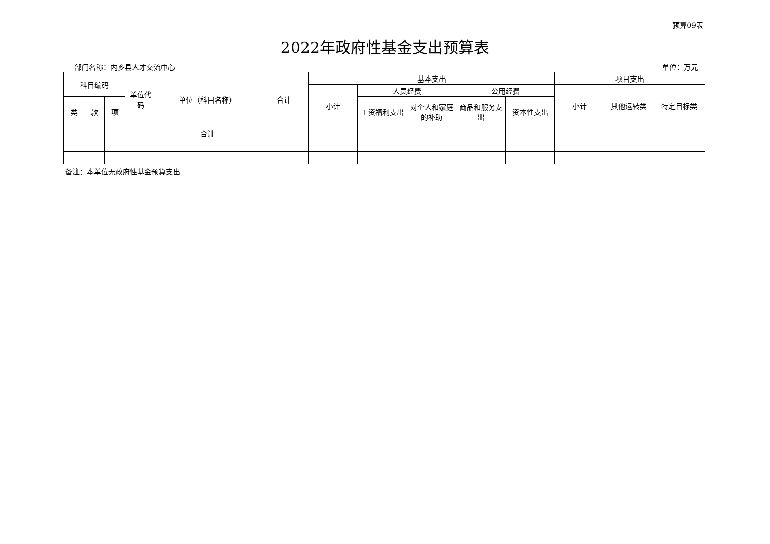预算09表
2022年政府性基金支出预算表
部门名称：内乡县人才交流中心 单位：万元
| 科目编码 | | | 单位代码 | 单位（科目名称） | 合计 | 基本支出 | | | | | 项目支出 | | |
| --- | --- | --- | --- | --- | --- | --- | --- | --- | --- | --- | --- | --- | --- |
| | | | | | | 小计 | 人员经费 | | 公用经费 | | 小计 | 其他运转类 | 特定目标类 |
| 类 | 款 | 项 | | | | | 工资福利支出 | 对个人和家庭的补助 | 商品和服务支出 | 资本性支出 | | | |
| | | | | 合计 | | | | | | | | | |
备注：本单位无政府性基金预算支出